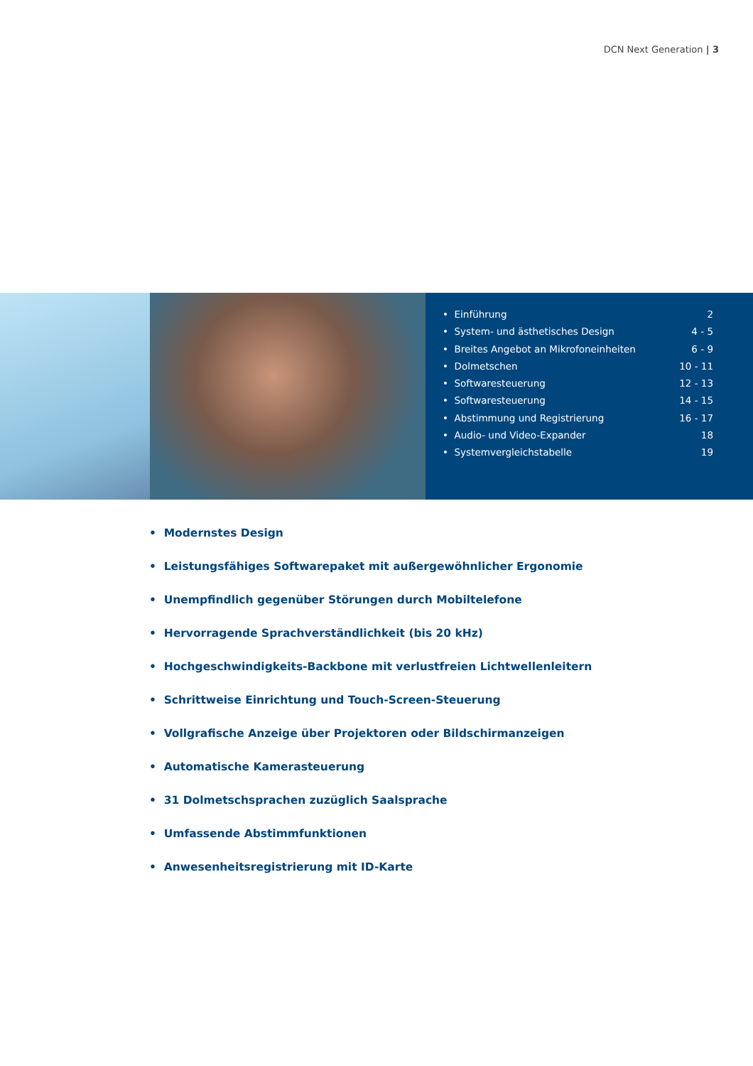DCN Next Generation | 3
• Einführung 2
• System- und ästhetisches Design 4 - 5
• Breites Angebot an Mikrofoneinheiten 6 - 9
• Dolmetschen 10 - 11
• Softwaresteuerung 12 - 13
• Softwaresteuerung 14 - 15
• Abstimmung und Registrierung 16 - 17
• Audio- und Video-Expander 18
• Systemvergleichstabelle 19
• Modernstes Design
• Leistungsfähiges Softwarepaket mit außergewöhnlicher Ergonomie
• Unempfindlich gegenüber Störungen durch Mobiltelefone
• Hervorragende Sprachverständlichkeit (bis 20 kHz)
• Hochgeschwindigkeits-Backbone mit verlustfreien Lichtwellenleitern
• Schrittweise Einrichtung und Touch-Screen-Steuerung
• Vollgrafische Anzeige über Projektoren oder Bildschirmanzeigen
• Automatische Kamerasteuerung
• 31 Dolmetschsprachen zuzüglich Saalsprache
• Umfassende Abstimmfunktionen
• Anwesenheitsregistrierung mit ID-Karte